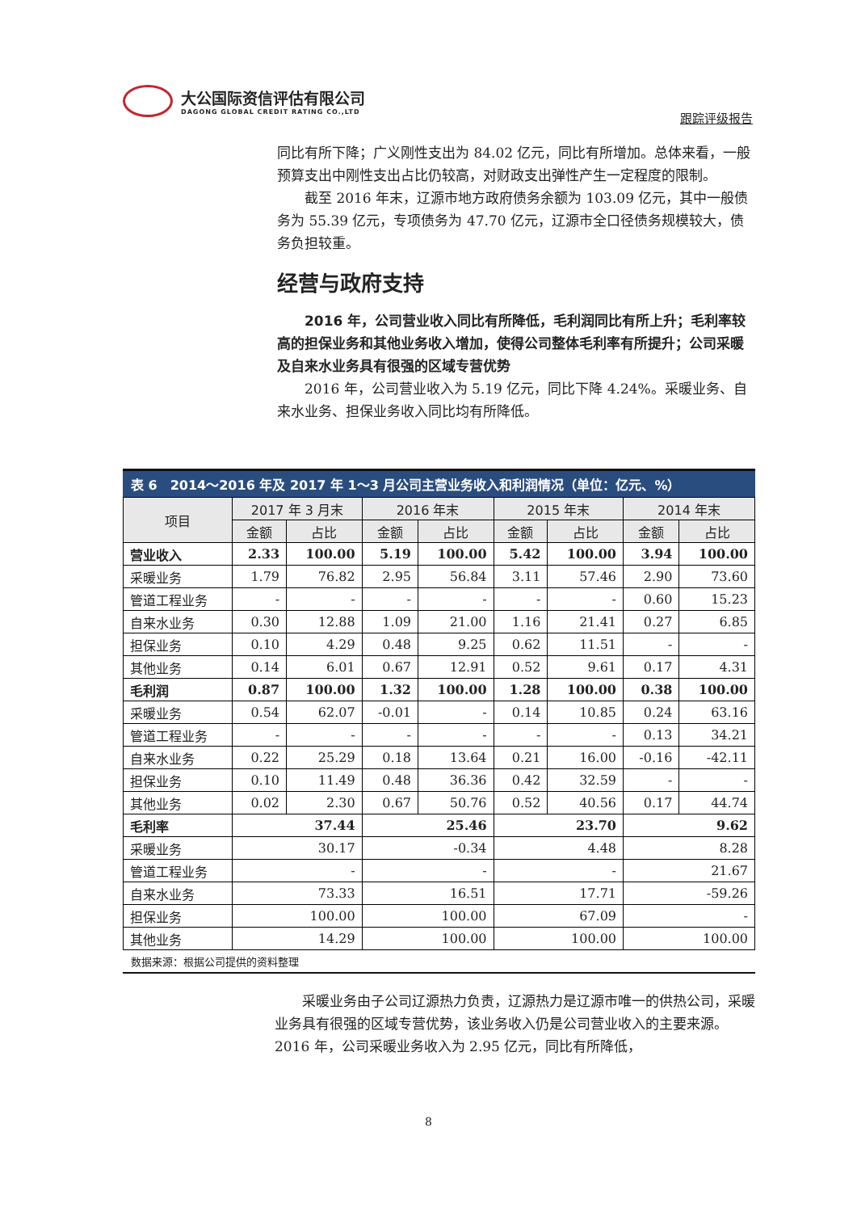大公国际资信评估有限公司
DAGONG GLOBAL CREDIT RATING CO.,LTD
跟踪评级报告
同比有所下降；广义刚性支出为 84.02 亿元，同比有所增加。总体来看，一般预算支出中刚性支出占比仍较高，对财政支出弹性产生一定程度的限制。
截至 2016 年末，辽源市地方政府债务余额为 103.09 亿元，其中一般债务为 55.39 亿元，专项债务为 47.70 亿元，辽源市全口径债务规模较大，债务负担较重。
经营与政府支持
2016 年，公司营业收入同比有所降低，毛利润同比有所上升；毛利率较高的担保业务和其他业务收入增加，使得公司整体毛利率有所提升；公司采暖及自来水业务具有很强的区域专营优势
2016 年，公司营业收入为 5.19 亿元，同比下降 4.24%。采暖业务、自来水业务、担保业务收入同比均有所降低。
表 6　2014～2016 年及 2017 年 1～3 月公司主营业务收入和利润情况（单位：亿元、%）
| 项目 | 2017 年 3 月末 | | 2016 年末 | | 2015 年末 | | 2014 年末 | |
| --- | --- | --- | --- | --- | --- | --- | --- | --- |
| | 金额 | 占比 | 金额 | 占比 | 金额 | 占比 | 金额 | 占比 |
| 营业收入 | 2.33 | 100.00 | 5.19 | 100.00 | 5.42 | 100.00 | 3.94 | 100.00 |
| 采暖业务 | 1.79 | 76.82 | 2.95 | 56.84 | 3.11 | 57.46 | 2.90 | 73.60 |
| 管道工程业务 | - | - | - | - | - | - | 0.60 | 15.23 |
| 自来水业务 | 0.30 | 12.88 | 1.09 | 21.00 | 1.16 | 21.41 | 0.27 | 6.85 |
| 担保业务 | 0.10 | 4.29 | 0.48 | 9.25 | 0.62 | 11.51 | - | - |
| 其他业务 | 0.14 | 6.01 | 0.67 | 12.91 | 0.52 | 9.61 | 0.17 | 4.31 |
| 毛利润 | 0.87 | 100.00 | 1.32 | 100.00 | 1.28 | 100.00 | 0.38 | 100.00 |
| 采暖业务 | 0.54 | 62.07 | -0.01 | - | 0.14 | 10.85 | 0.24 | 63.16 |
| 管道工程业务 | - | - | - | - | - | - | 0.13 | 34.21 |
| 自来水业务 | 0.22 | 25.29 | 0.18 | 13.64 | 0.21 | 16.00 | -0.16 | -42.11 |
| 担保业务 | 0.10 | 11.49 | 0.48 | 36.36 | 0.42 | 32.59 | - | - |
| 其他业务 | 0.02 | 2.30 | 0.67 | 50.76 | 0.52 | 40.56 | 0.17 | 44.74 |
| 毛利率 | 37.44 | | 25.46 | | 23.70 | | 9.62 | |
| 采暖业务 | 30.17 | | -0.34 | | 4.48 | | 8.28 | |
| 管道工程业务 | - | | - | | - | | 21.67 | |
| 自来水业务 | 73.33 | | 16.51 | | 17.71 | | -59.26 | |
| 担保业务 | 100.00 | | 100.00 | | 67.09 | | - | |
| 其他业务 | 14.29 | | 100.00 | | 100.00 | | 100.00 | |
数据来源：根据公司提供的资料整理
采暖业务由子公司辽源热力负责，辽源热力是辽源市唯一的供热公司，采暖业务具有很强的区域专营优势，该业务收入仍是公司营业收入的主要来源。2016 年，公司采暖业务收入为 2.95 亿元，同比有所降低，
8